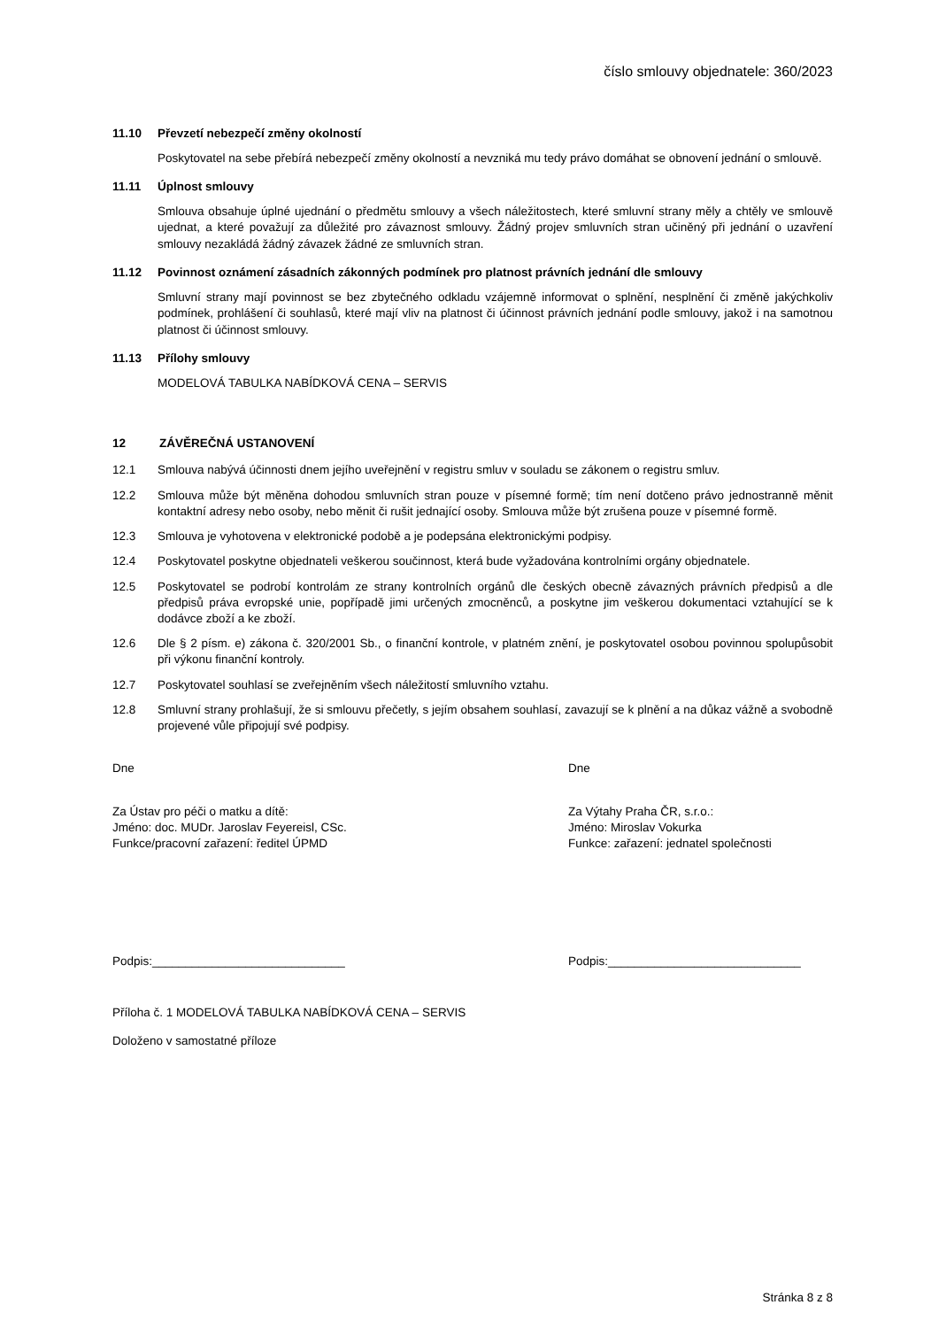číslo smlouvy objednatele: 360/2023
11.10 Převzetí nebezpečí změny okolností
Poskytovatel na sebe přebírá nebezpečí změny okolností a nevzniká mu tedy právo domáhat se obnovení jednání o smlouvě.
11.11 Úplnost smlouvy
Smlouva obsahuje úplné ujednání o předmětu smlouvy a všech náležitostech, které smluvní strany měly a chtěly ve smlouvě ujednat, a které považují za důležité pro závaznost smlouvy. Žádný projev smluvních stran učiněný při jednání o uzavření smlouvy nezakládá žádný závazek žádné ze smluvních stran.
11.12 Povinnost oznámení zásadních zákonných podmínek pro platnost právních jednání dle smlouvy
Smluvní strany mají povinnost se bez zbytečného odkladu vzájemně informovat o splnění, nesplnění či změně jakýchkoliv podmínek, prohlášení či souhlasů, které mají vliv na platnost či účinnost právních jednání podle smlouvy, jakož i na samotnou platnost či účinnost smlouvy.
11.13 Přílohy smlouvy
MODELOVÁ TABULKA NABÍDKOVÁ CENA – SERVIS
12 ZÁVĚREČNÁ USTANOVENÍ
12.1 Smlouva nabývá účinnosti dnem jejího uveřejnění v registru smluv v souladu se zákonem o registru smluv.
12.2 Smlouva může být měněna dohodou smluvních stran pouze v písemné formě; tím není dotčeno právo jednostranně měnit kontaktní adresy nebo osoby, nebo měnit či rušit jednající osoby. Smlouva může být zrušena pouze v písemné formě.
12.3 Smlouva je vyhotovena v elektronické podobě a je podepsána elektronickými podpisy.
12.4 Poskytovatel poskytne objednateli veškerou součinnost, která bude vyžadována kontrolními orgány objednatele.
12.5 Poskytovatel se podrobí kontrolám ze strany kontrolních orgánů dle českých obecně závazných právních předpisů a dle předpisů práva evropské unie, popřípadě jimi určených zmocněnců, a poskytne jim veškerou dokumentaci vztahující se k dodávce zboží a ke zboží.
12.6 Dle § 2 písm. e) zákona č. 320/2001 Sb., o finanční kontrole, v platném znění, je poskytovatel osobou povinnou spolupůsobit při výkonu finanční kontroly.
12.7 Poskytovatel souhlasí se zveřejněním všech náležitostí smluvního vztahu.
12.8 Smluvní strany prohlašují, že si smlouvu přečetly, s jejím obsahem souhlasí, zavazují se k plnění a na důkaz vážně a svobodně projevené vůle připojují své podpisy.
Dne Dne
Za Ústav pro péči o matku a dítě:
Jméno: doc. MUDr. Jaroslav Feyereisl, CSc.
Funkce/pracovní zařazení: ředitel ÚPMD
Za Výtahy Praha ČR, s.r.o.:
Jméno: Miroslav Vokurka
Funkce: zařazení: jednatel společnosti
Podpis:_____________________________ Podpis:_____________________________
Příloha č. 1 MODELOVÁ TABULKA NABÍDKOVÁ CENA – SERVIS
Doloženo v samostatné příloze
Stránka 8 z 8